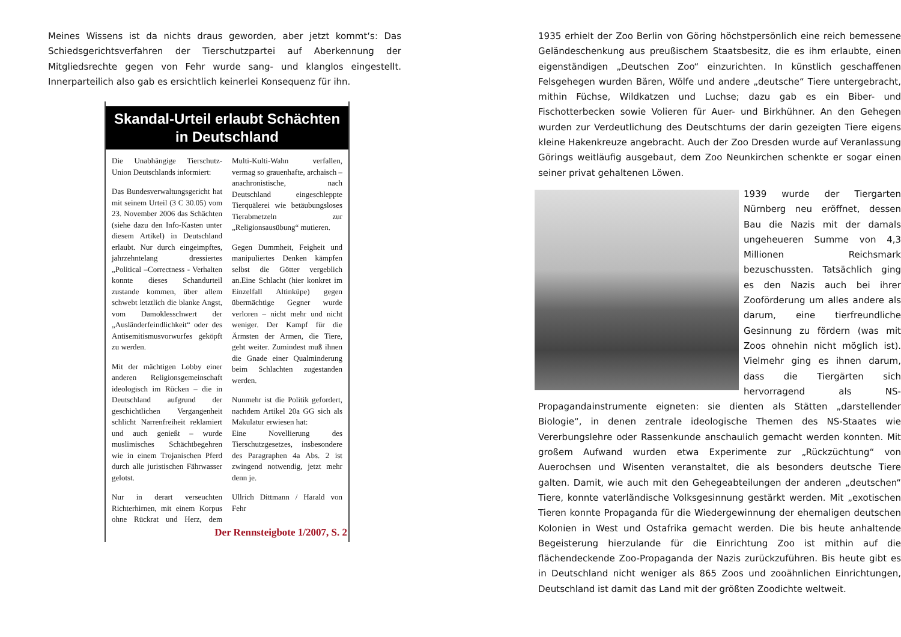Meines Wissens ist da nichts draus geworden, aber jetzt kommt‘s: Das Schiedsgerichtsverfahren der Tierschutzpartei auf Aberkennung der Mitgliedsrechte gegen von Fehr wurde sang- und klanglos eingestellt. Innerparteilich also gab es ersichtlich keinerlei Konsequenz für ihn.
Skandal-Urteil erlaubt Schächten in Deutschland
Die Unabhängige Tierschutz-Union Deutschlands informiert:
Das Bundesverwaltungsgericht hat mit seinem Urteil (3 C 30.05) vom 23. November 2006 das Schächten (siehe dazu den Info-Kasten unter diesem Artikel) in Deutschland erlaubt. Nur durch eingeimpftes, jahrzehntelang dressiertes „Political –Correctness - Verhalten konnte dieses Schandurteil zustande kommen, über allem schwebt letztlich die blanke Angst, vom Damoklesschwert der „Ausländerfeindlichkeit“ oder des Antisemitismusvorwurfes geköpft zu werden.
Mit der mächtigen Lobby einer anderen Religionsgemeinschaft ideologisch im Rücken – die in Deutschland aufgrund der geschichtlichen Vergangenheit schlicht Narrenfreiheit reklamiert und auch genießt – wurde muslimisches Schächtbegehren wie in einem Trojanischen Pferd durch alle juristischen Fährwasser gelotst.
Nur in derart verseuchten Richterhirnen, mit einem Korpus ohne Rückrat und Herz, dem Multi-Kulti-Wahn verfallen, vermag so grauenhafte, archaisch – anachronistische, nach Deutschland eingeschleppte Tierquälerei wie betäubungsloses Tierabmetzeln zur „Religionsausübung“ mutieren.
Gegen Dummheit, Feigheit und manipuliertes Denken kämpfen selbst die Götter vergeblich an.Eine Schlacht (hier konkret im Einzelfall Altinküpe) gegen übermächtige Gegner wurde verloren – nicht mehr und nicht weniger. Der Kampf für die Ärmsten der Armen, die Tiere, geht weiter. Zumindest muß ihnen die Gnade einer Qualminderung beim Schlachten zugestanden werden.
Nunmehr ist die Politik gefordert, nachdem Artikel 20a GG sich als Makulatur erwiesen hat:
Eine Novellierung des Tierschutzgesetzes, insbesondere des Paragraphen 4a Abs. 2 ist zwingend notwendig, jetzt mehr denn je.
Ullrich Dittmann / Harald von Fehr
Der Rennsteigbote 1/2007, S. 2
1935 erhielt der Zoo Berlin von Göring höchstpersönlich eine reich bemessene Geländeschenkung aus preußischem Staatsbesitz, die es ihm erlaubte, einen eigenständigen „Deutschen Zoo“ einzurichten. In künstlich geschaffenen Felsgehegen wurden Bären, Wölfe und andere „deutsche“ Tiere untergebracht, mithin Füchse, Wildkatzen und Luchse; dazu gab es ein Biber- und Fischotterbecken sowie Volieren für Auer- und Birkhühner. An den Gehegen wurden zur Verdeutlichung des Deutschtums der darin gezeigten Tiere eigens kleine Hakenkreuze angebracht. Auch der Zoo Dresden wurde auf Veranlassung Görings weitläufig ausgebaut, dem Zoo Neunkirchen schenkte er sogar einen seiner privat gehaltenen Löwen.
1939 wurde der Tiergarten Nürnberg neu eröffnet, dessen Bau die Nazis mit der damals ungeheueren Summe von 4,3 Millionen Reichsmark bezuschussten. Tatsächlich ging es den Nazis auch bei ihrer Zooförderung um alles andere als darum, eine tierfreundliche Gesinnung zu fördern (was mit Zoos ohnehin nicht möglich ist). Vielmehr ging es ihnen darum, dass die Tiergärten sich hervorragend als NS-Propagandainstrumente eigneten: sie dienten als Stätten „darstellender Biologie“, in denen zentrale ideologische Themen des NS-Staates wie Vererbungslehre oder Rassenkunde anschaulich gemacht werden konnten. Mit großem Aufwand wurden etwa Experimente zur „Rückzüchtung“ von Auerochsen und Wisenten veranstaltet, die als besonders deutsche Tiere galten. Damit, wie auch mit den Gehegeabteilungen der anderen „deutschen“ Tiere, konnte vaterländische Volksgesinnung gestärkt werden. Mit „exotischen Tieren konnte Propaganda für die Wiedergewinnung der ehemaligen deutschen Kolonien in West und Ostafrika gemacht werden. Die bis heute anhaltende Begeisterung hierzulande für die Einrichtung Zoo ist mithin auf die flächendeckende Zoo-Propaganda der Nazis zurückzuführen. Bis heute gibt es in Deutschland nicht weniger als 865 Zoos und zooähnlichen Einrichtungen, Deutschland ist damit das Land mit der größten Zoodichte weltweit.